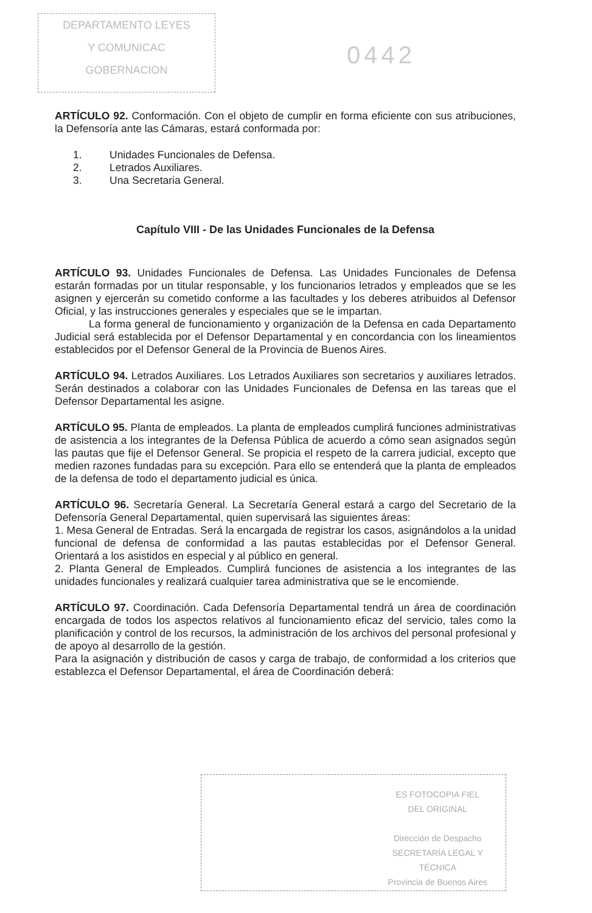DEPARTAMENTO LEYES
Y COMUNICAC
GOBERNACION
0442
ARTÍCULO 92. Conformación. Con el objeto de cumplir en forma eficiente con sus atribuciones, la Defensoría ante las Cámaras, estará conformada por:
1. Unidades Funcionales de Defensa.
2. Letrados Auxiliares.
3. Una Secretaria General.
Capítulo VIII - De las Unidades Funcionales de la Defensa
ARTÍCULO 93. Unidades Funcionales de Defensa. Las Unidades Funcionales de Defensa estarán formadas por un titular responsable, y los funcionarios letrados y empleados que se les asignen y ejercerán su cometido conforme a las facultades y los deberes atribuidos al Defensor Oficial, y las instrucciones generales y especiales que se le impartan.
La forma general de funcionamiento y organización de la Defensa en cada Departamento Judicial será establecida por el Defensor Departamental y en concordancia con los lineamientos establecidos por el Defensor General de la Provincia de Buenos Aires.
ARTÍCULO 94. Letrados Auxiliares. Los Letrados Auxiliares son secretarios y auxiliares letrados. Serán destinados a colaborar con las Unidades Funcionales de Defensa en las tareas que el Defensor Departamental les asigne.
ARTÍCULO 95. Planta de empleados. La planta de empleados cumplirá funciones administrativas de asistencia a los integrantes de la Defensa Pública de acuerdo a cómo sean asignados según las pautas que fije el Defensor General. Se propicia el respeto de la carrera judicial, excepto que medien razones fundadas para su excepción. Para ello se entenderá que la planta de empleados de la defensa de todo el departamento judicial es única.
ARTÍCULO 96. Secretaría General. La Secretaría General estará a cargo del Secretario de la Defensoría General Departamental, quien supervisará las siguientes áreas:
1. Mesa General de Entradas. Será la encargada de registrar los casos, asignándolos a la unidad funcional de defensa de conformidad a las pautas establecidas por el Defensor General. Orientará a los asistidos en especial y al público en general.
2. Planta General de Empleados. Cumplirá funciones de asistencia a los integrantes de las unidades funcionales y realizará cualquier tarea administrativa que se le encomiende.
ARTÍCULO 97. Coordinación. Cada Defensoría Departamental tendrá un área de coordinación encargada de todos los aspectos relativos al funcionamiento eficaz del servicio, tales como la planificación y control de los recursos, la administración de los archivos del personal profesional y de apoyo al desarrollo de la gestión.
Para la asignación y distribución de casos y carga de trabajo, de conformidad a los criterios que establezca el Defensor Departamental, el área de Coordinación deberá:
ES FOTOCOPIA FIEL
DEL ORIGINAL
Dirección de Despacho
SECRETARÍA LEGAL Y
TÉCNICA
Provincia de Buenos Aires